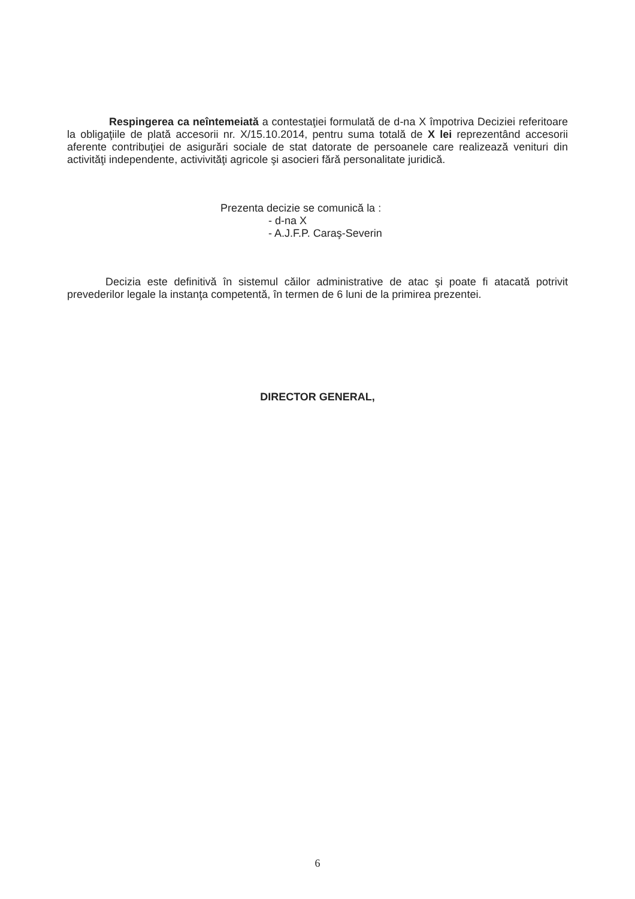Respingerea ca neîntemeiată a contestaţiei formulată de d-na X împotriva Deciziei referitoare la obligaţiile de plată accesorii nr. X/15.10.2014, pentru suma totală de X lei reprezentând accesorii aferente contribuţiei de asigurări sociale de stat datorate de persoanele care realizează venituri din activităţi independente, activivităţi agricole şi asocieri fără personalitate juridică.
Prezenta decizie se comunică la :
- d-na X
- A.J.F.P. Caraş-Severin
Decizia este definitivă în sistemul căilor administrative de atac şi poate fi atacată potrivit prevederilor legale la instanţa competentă, în termen de 6 luni de la primirea prezentei.
DIRECTOR GENERAL,
6